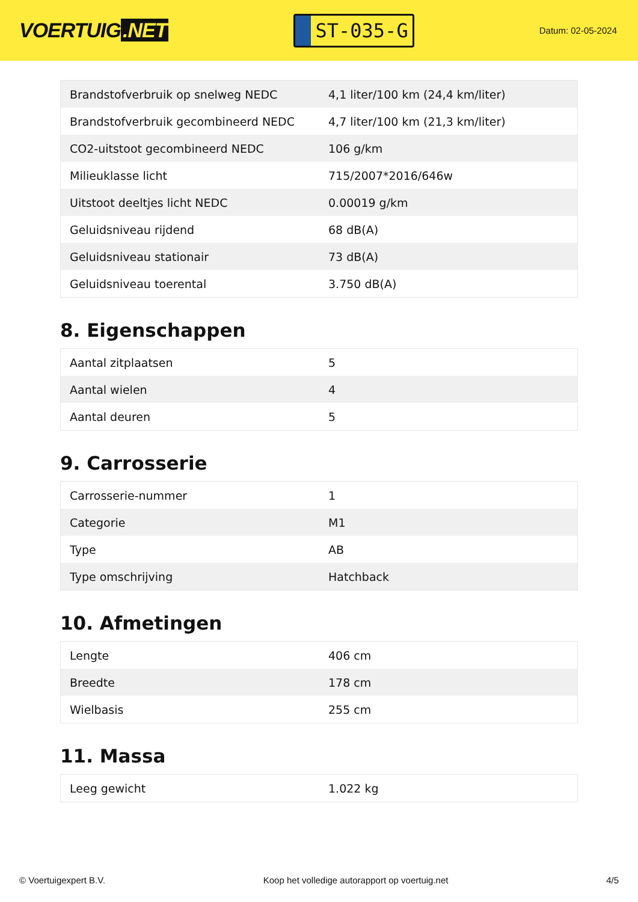VOERTUIG.NET
ST-035-G
Datum: 02-05-2024
| Brandstofverbruik op snelweg NEDC | 4,1 liter/100 km (24,4 km/liter) |
| Brandstofverbruik gecombineerd NEDC | 4,7 liter/100 km (21,3 km/liter) |
| CO2-uitstoot gecombineerd NEDC | 106 g/km |
| Milieuklasse licht | 715/2007*2016/646w |
| Uitstoot deeltjes licht NEDC | 0.00019 g/km |
| Geluidsniveau rijdend | 68 dB(A) |
| Geluidsniveau stationair | 73 dB(A) |
| Geluidsniveau toerental | 3.750 dB(A) |
8. Eigenschappen
| Aantal zitplaatsen | 5 |
| Aantal wielen | 4 |
| Aantal deuren | 5 |
9. Carrosserie
| Carrosserie-nummer | 1 |
| Categorie | M1 |
| Type | AB |
| Type omschrijving | Hatchback |
10. Afmetingen
| Lengte | 406 cm |
| Breedte | 178 cm |
| Wielbasis | 255 cm |
11. Massa
| Leeg gewicht | 1.022 kg |
© Voertuigexpert B.V. Koop het volledige autorapport op voertuig.net 4/5